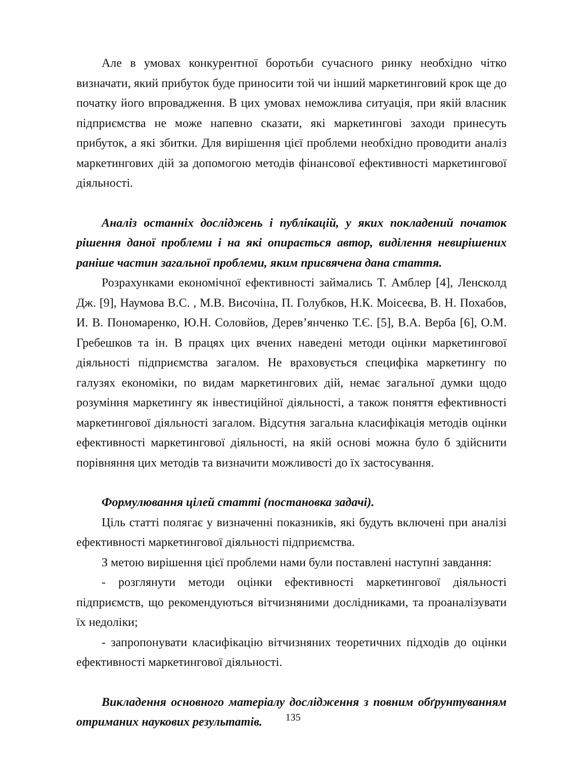Але в умовах конкурентної боротьби сучасного ринку необхідно чітко визначати, який прибуток буде приносити той чи інший маркетинговий крок ще до початку його впровадження. В цих умовах неможлива ситуація, при якій власник підприємства не може напевно сказати, які маркетингові заходи принесуть прибуток, а які збитки. Для вирішення цієї проблеми необхідно проводити аналіз маркетингових дій за допомогою методів фінансової ефективності маркетингової діяльності.
Аналіз останніх досліджень і публікацій, у яких покладений початок рішення даної проблеми і на які опирається автор, виділення невирішених раніше частин загальної проблеми, яким присвячена дана стаття.
Розрахунками економічної ефективності займались Т. Амблер [4], Ленсколд Дж. [9], Наумова В.С. , М.В. Височіна, П. Голубков, Н.К. Моісеєва, В. Н. Похабов, И. В. Пономаренко, Ю.Н. Соловйов, Дерев’янченко Т.Є. [5], В.А. Верба [6], О.М. Гребешков та ін. В працях цих вчених наведені методи оцінки маркетингової діяльності підприємства загалом. Не враховується специфіка маркетингу по галузях економіки, по видам маркетингових дій, немає загальної думки щодо розуміння маркетингу як інвестиційної діяльності, а також поняття ефективності маркетингової діяльності загалом. Відсутня загальна класифікація методів оцінки ефективності маркетингової діяльності, на якій основі можна було б здійснити порівняння цих методів та визначити можливості до їх застосування.
Формулювання цілей статті (постановка задачі).
Ціль статті полягає у визначенні показників, які будуть включені при аналізі ефективності маркетингової діяльності підприємства.
З метою вирішення цієї проблеми нами були поставлені наступні завдання:
- розглянути методи оцінки ефективності маркетингової діяльності підприємств, що рекомендуються вітчизняними дослідниками, та проаналізувати їх недоліки;
- запропонувати класифікацію вітчизняних теоретичних підходів до оцінки ефективності маркетингової діяльності.
Викладення основного матеріалу дослідження з повним обґрунтуванням отриманих наукових результатів.
135